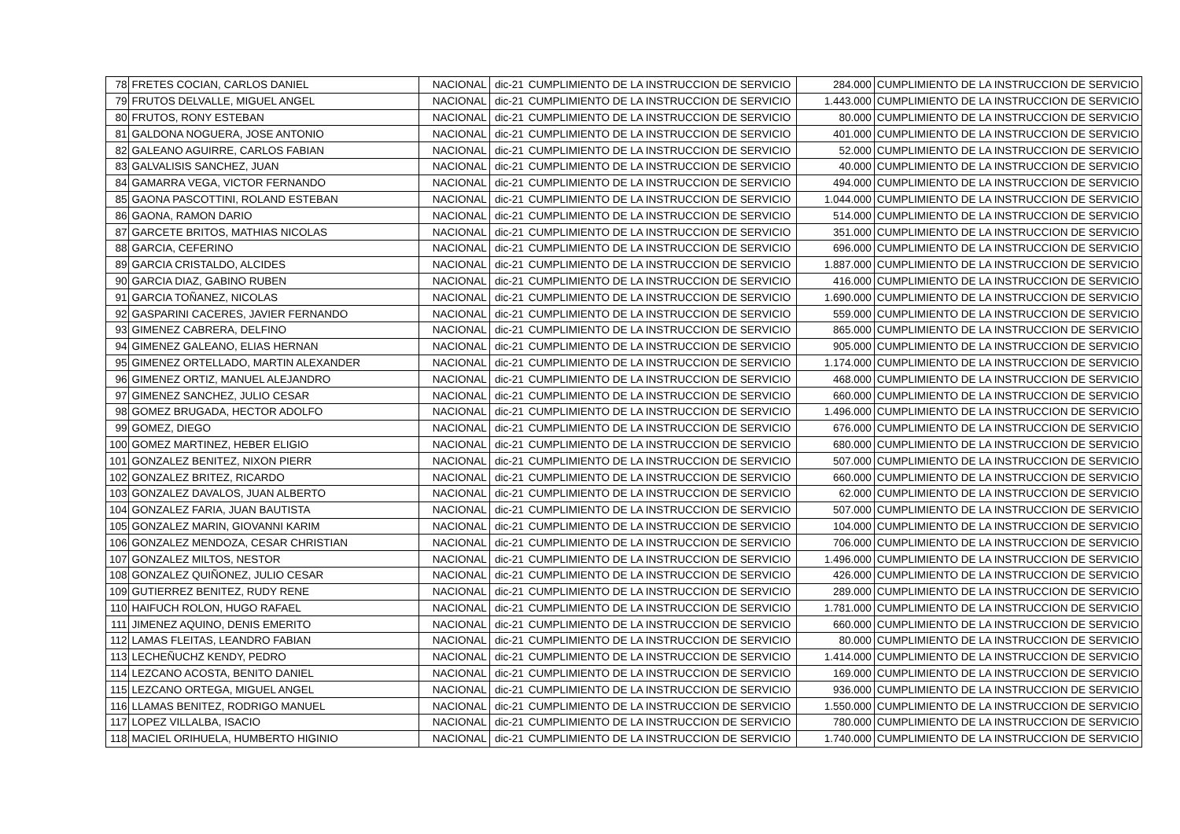| 78 | FRETES COCIAN, CARLOS DANIEL | NACIONAL | dic-21 | CUMPLIMIENTO DE LA INSTRUCCION DE SERVICIO | 284.000 | CUMPLIMIENTO DE LA INSTRUCCION DE SERVICIO |
| 79 | FRUTOS DELVALLE, MIGUEL ANGEL | NACIONAL | dic-21 | CUMPLIMIENTO DE LA INSTRUCCION DE SERVICIO | 1.443.000 | CUMPLIMIENTO DE LA INSTRUCCION DE SERVICIO |
| 80 | FRUTOS, RONY ESTEBAN | NACIONAL | dic-21 | CUMPLIMIENTO DE LA INSTRUCCION DE SERVICIO | 80.000 | CUMPLIMIENTO DE LA INSTRUCCION DE SERVICIO |
| 81 | GALDONA NOGUERA, JOSE ANTONIO | NACIONAL | dic-21 | CUMPLIMIENTO DE LA INSTRUCCION DE SERVICIO | 401.000 | CUMPLIMIENTO DE LA INSTRUCCION DE SERVICIO |
| 82 | GALEANO AGUIRRE, CARLOS FABIAN | NACIONAL | dic-21 | CUMPLIMIENTO DE LA INSTRUCCION DE SERVICIO | 52.000 | CUMPLIMIENTO DE LA INSTRUCCION DE SERVICIO |
| 83 | GALVALISIS SANCHEZ, JUAN | NACIONAL | dic-21 | CUMPLIMIENTO DE LA INSTRUCCION DE SERVICIO | 40.000 | CUMPLIMIENTO DE LA INSTRUCCION DE SERVICIO |
| 84 | GAMARRA VEGA, VICTOR FERNANDO | NACIONAL | dic-21 | CUMPLIMIENTO DE LA INSTRUCCION DE SERVICIO | 494.000 | CUMPLIMIENTO DE LA INSTRUCCION DE SERVICIO |
| 85 | GAONA PASCOTTINI, ROLAND ESTEBAN | NACIONAL | dic-21 | CUMPLIMIENTO DE LA INSTRUCCION DE SERVICIO | 1.044.000 | CUMPLIMIENTO DE LA INSTRUCCION DE SERVICIO |
| 86 | GAONA, RAMON DARIO | NACIONAL | dic-21 | CUMPLIMIENTO DE LA INSTRUCCION DE SERVICIO | 514.000 | CUMPLIMIENTO DE LA INSTRUCCION DE SERVICIO |
| 87 | GARCETE BRITOS, MATHIAS NICOLAS | NACIONAL | dic-21 | CUMPLIMIENTO DE LA INSTRUCCION DE SERVICIO | 351.000 | CUMPLIMIENTO DE LA INSTRUCCION DE SERVICIO |
| 88 | GARCIA, CEFERINO | NACIONAL | dic-21 | CUMPLIMIENTO DE LA INSTRUCCION DE SERVICIO | 696.000 | CUMPLIMIENTO DE LA INSTRUCCION DE SERVICIO |
| 89 | GARCIA CRISTALDO, ALCIDES | NACIONAL | dic-21 | CUMPLIMIENTO DE LA INSTRUCCION DE SERVICIO | 1.887.000 | CUMPLIMIENTO DE LA INSTRUCCION DE SERVICIO |
| 90 | GARCIA DIAZ, GABINO RUBEN | NACIONAL | dic-21 | CUMPLIMIENTO DE LA INSTRUCCION DE SERVICIO | 416.000 | CUMPLIMIENTO DE LA INSTRUCCION DE SERVICIO |
| 91 | GARCIA TOÑANEZ, NICOLAS | NACIONAL | dic-21 | CUMPLIMIENTO DE LA INSTRUCCION DE SERVICIO | 1.690.000 | CUMPLIMIENTO DE LA INSTRUCCION DE SERVICIO |
| 92 | GASPARINI CACERES, JAVIER FERNANDO | NACIONAL | dic-21 | CUMPLIMIENTO DE LA INSTRUCCION DE SERVICIO | 559.000 | CUMPLIMIENTO DE LA INSTRUCCION DE SERVICIO |
| 93 | GIMENEZ CABRERA, DELFINO | NACIONAL | dic-21 | CUMPLIMIENTO DE LA INSTRUCCION DE SERVICIO | 865.000 | CUMPLIMIENTO DE LA INSTRUCCION DE SERVICIO |
| 94 | GIMENEZ GALEANO, ELIAS HERNAN | NACIONAL | dic-21 | CUMPLIMIENTO DE LA INSTRUCCION DE SERVICIO | 905.000 | CUMPLIMIENTO DE LA INSTRUCCION DE SERVICIO |
| 95 | GIMENEZ ORTELLADO, MARTIN ALEXANDER | NACIONAL | dic-21 | CUMPLIMIENTO DE LA INSTRUCCION DE SERVICIO | 1.174.000 | CUMPLIMIENTO DE LA INSTRUCCION DE SERVICIO |
| 96 | GIMENEZ ORTIZ, MANUEL ALEJANDRO | NACIONAL | dic-21 | CUMPLIMIENTO DE LA INSTRUCCION DE SERVICIO | 468.000 | CUMPLIMIENTO DE LA INSTRUCCION DE SERVICIO |
| 97 | GIMENEZ SANCHEZ, JULIO CESAR | NACIONAL | dic-21 | CUMPLIMIENTO DE LA INSTRUCCION DE SERVICIO | 660.000 | CUMPLIMIENTO DE LA INSTRUCCION DE SERVICIO |
| 98 | GOMEZ BRUGADA, HECTOR ADOLFO | NACIONAL | dic-21 | CUMPLIMIENTO DE LA INSTRUCCION DE SERVICIO | 1.496.000 | CUMPLIMIENTO DE LA INSTRUCCION DE SERVICIO |
| 99 | GOMEZ, DIEGO | NACIONAL | dic-21 | CUMPLIMIENTO DE LA INSTRUCCION DE SERVICIO | 676.000 | CUMPLIMIENTO DE LA INSTRUCCION DE SERVICIO |
| 100 | GOMEZ MARTINEZ, HEBER ELIGIO | NACIONAL | dic-21 | CUMPLIMIENTO DE LA INSTRUCCION DE SERVICIO | 680.000 | CUMPLIMIENTO DE LA INSTRUCCION DE SERVICIO |
| 101 | GONZALEZ BENITEZ, NIXON PIERR | NACIONAL | dic-21 | CUMPLIMIENTO DE LA INSTRUCCION DE SERVICIO | 507.000 | CUMPLIMIENTO DE LA INSTRUCCION DE SERVICIO |
| 102 | GONZALEZ BRITEZ, RICARDO | NACIONAL | dic-21 | CUMPLIMIENTO DE LA INSTRUCCION DE SERVICIO | 660.000 | CUMPLIMIENTO DE LA INSTRUCCION DE SERVICIO |
| 103 | GONZALEZ DAVALOS, JUAN ALBERTO | NACIONAL | dic-21 | CUMPLIMIENTO DE LA INSTRUCCION DE SERVICIO | 62.000 | CUMPLIMIENTO DE LA INSTRUCCION DE SERVICIO |
| 104 | GONZALEZ FARIA, JUAN BAUTISTA | NACIONAL | dic-21 | CUMPLIMIENTO DE LA INSTRUCCION DE SERVICIO | 507.000 | CUMPLIMIENTO DE LA INSTRUCCION DE SERVICIO |
| 105 | GONZALEZ MARIN, GIOVANNI KARIM | NACIONAL | dic-21 | CUMPLIMIENTO DE LA INSTRUCCION DE SERVICIO | 104.000 | CUMPLIMIENTO DE LA INSTRUCCION DE SERVICIO |
| 106 | GONZALEZ MENDOZA, CESAR CHRISTIAN | NACIONAL | dic-21 | CUMPLIMIENTO DE LA INSTRUCCION DE SERVICIO | 706.000 | CUMPLIMIENTO DE LA INSTRUCCION DE SERVICIO |
| 107 | GONZALEZ MILTOS, NESTOR | NACIONAL | dic-21 | CUMPLIMIENTO DE LA INSTRUCCION DE SERVICIO | 1.496.000 | CUMPLIMIENTO DE LA INSTRUCCION DE SERVICIO |
| 108 | GONZALEZ QUIÑONEZ, JULIO CESAR | NACIONAL | dic-21 | CUMPLIMIENTO DE LA INSTRUCCION DE SERVICIO | 426.000 | CUMPLIMIENTO DE LA INSTRUCCION DE SERVICIO |
| 109 | GUTIERREZ BENITEZ, RUDY RENE | NACIONAL | dic-21 | CUMPLIMIENTO DE LA INSTRUCCION DE SERVICIO | 289.000 | CUMPLIMIENTO DE LA INSTRUCCION DE SERVICIO |
| 110 | HAIFUCH ROLON, HUGO RAFAEL | NACIONAL | dic-21 | CUMPLIMIENTO DE LA INSTRUCCION DE SERVICIO | 1.781.000 | CUMPLIMIENTO DE LA INSTRUCCION DE SERVICIO |
| 111 | JIMENEZ AQUINO, DENIS EMERITO | NACIONAL | dic-21 | CUMPLIMIENTO DE LA INSTRUCCION DE SERVICIO | 660.000 | CUMPLIMIENTO DE LA INSTRUCCION DE SERVICIO |
| 112 | LAMAS FLEITAS, LEANDRO FABIAN | NACIONAL | dic-21 | CUMPLIMIENTO DE LA INSTRUCCION DE SERVICIO | 80.000 | CUMPLIMIENTO DE LA INSTRUCCION DE SERVICIO |
| 113 | LECHEÑUCHZ KENDY, PEDRO | NACIONAL | dic-21 | CUMPLIMIENTO DE LA INSTRUCCION DE SERVICIO | 1.414.000 | CUMPLIMIENTO DE LA INSTRUCCION DE SERVICIO |
| 114 | LEZCANO ACOSTA, BENITO DANIEL | NACIONAL | dic-21 | CUMPLIMIENTO DE LA INSTRUCCION DE SERVICIO | 169.000 | CUMPLIMIENTO DE LA INSTRUCCION DE SERVICIO |
| 115 | LEZCANO ORTEGA, MIGUEL ANGEL | NACIONAL | dic-21 | CUMPLIMIENTO DE LA INSTRUCCION DE SERVICIO | 936.000 | CUMPLIMIENTO DE LA INSTRUCCION DE SERVICIO |
| 116 | LLAMAS BENITEZ, RODRIGO MANUEL | NACIONAL | dic-21 | CUMPLIMIENTO DE LA INSTRUCCION DE SERVICIO | 1.550.000 | CUMPLIMIENTO DE LA INSTRUCCION DE SERVICIO |
| 117 | LOPEZ VILLALBA, ISACIO | NACIONAL | dic-21 | CUMPLIMIENTO DE LA INSTRUCCION DE SERVICIO | 780.000 | CUMPLIMIENTO DE LA INSTRUCCION DE SERVICIO |
| 118 | MACIEL ORIHUELA, HUMBERTO HIGINIO | NACIONAL | dic-21 | CUMPLIMIENTO DE LA INSTRUCCION DE SERVICIO | 1.740.000 | CUMPLIMIENTO DE LA INSTRUCCION DE SERVICIO |